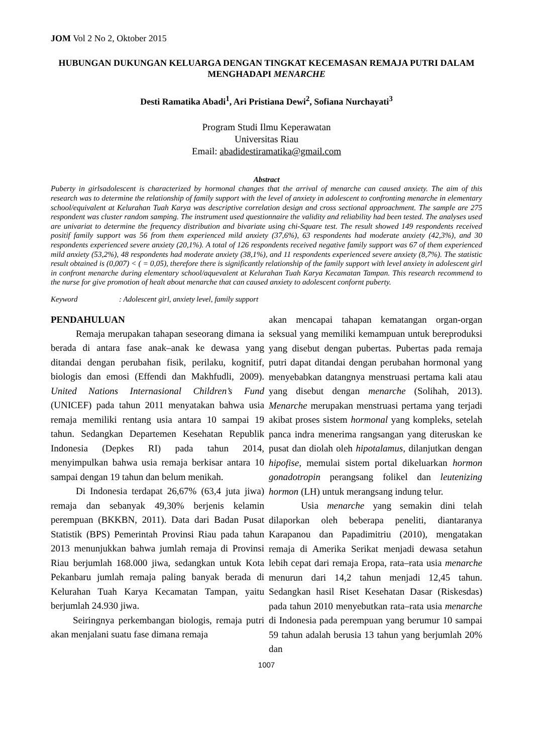JOM Vol 2 No 2, Oktober 2015
HUBUNGAN DUKUNGAN KELUARGA DENGAN TINGKAT KECEMASAN REMAJA PUTRI DALAM MENGHADAPI MENARCHE
Desti Ramatika Abadi<sup>1</sup>, Ari Pristiana Dewi<sup>2</sup>, Sofiana Nurchayati<sup>3</sup>
Program Studi Ilmu Keperawatan
Universitas Riau
Email: abadidestiramatika@gmail.com
Abstract
Puberty in girlsadolescent is characterized by hormonal changes that the arrival of menarche can caused anxiety. The aim of this research was to determine the relationship of family support with the level of anxiety in adolescent to confronting menarche in elementary school/equivalent at Kelurahan Tuah Karya was descriptive correlation design and cross sectional approachment. The sample are 275 respondent was cluster random samping. The instrument used questionnaire the validity and reliability had been tested. The analyses used are univariat to determine the frequency distribution and bivariate using chi-Square test. The result showed 149 respondents received positif family support was 56 from them experienced mild anxiety (37,6%), 63 respondents had moderate anxiety (42,3%), and 30 respondents experienced severe anxiety (20,1%). A total of 126 respondents received negative family support was 67 of them experienced mild anxiety (53,2%), 48 respondents had moderate anxiety (38,1%), and 11 respondents experienced severe anxiety (8,7%). The statistic result obtained is (0,007) < ( = 0,05), therefore there is significantly relationship of the family support with level anxiety in adolescent girl in confront menarche during elementary school/aquevalent at Kelurahan Tuah Karya Kecamatan Tampan. This research recommend to the nurse for give promotion of healt about menarche that can caused anxiety to adolescent confornt puberty.
Keyword : Adolescent girl, anxiety level, family support
PENDAHULUAN
Remaja merupakan tahapan seseorang dimana ia berada di antara fase anak–anak ke dewasa yang ditandai dengan perubahan fisik, perilaku, kognitif, biologis dan emosi (Effendi dan Makhfudli, 2009). United Nations Internasional Children’s Fund (UNICEF) pada tahun 2011 menyatakan bahwa usia remaja memiliki rentang usia antara 10 sampai 19 tahun. Sedangkan Departemen Kesehatan Republik Indonesia (Depkes RI) pada tahun 2014, menyimpulkan bahwa usia remaja berkisar antara 10 sampai dengan 19 tahun dan belum menikah.
Di Indonesia terdapat 26,67% (63,4 juta jiwa) remaja dan sebanyak 49,30% berjenis kelamin perempuan (BKKBN, 2011). Data dari Badan Pusat Statistik (BPS) Pemerintah Provinsi Riau pada tahun 2013 menunjukkan bahwa jumlah remaja di Provinsi Riau berjumlah 168.000 jiwa, sedangkan untuk Kota Pekanbaru jumlah remaja paling banyak berada di Kelurahan Tuah Karya Kecamatan Tampan, yaitu berjumlah 24.930 jiwa.
Seiringnya perkembangan biologis, remaja putri akan menjalani suatu fase dimana remaja
akan mencapai tahapan kematangan organ-organ seksual yang memiliki kemampuan untuk bereproduksi yang disebut dengan pubertas. Pubertas pada remaja putri dapat ditandai dengan perubahan hormonal yang menyebabkan datangnya menstruasi pertama kali atau yang disebut dengan menarche (Solihah, 2013). Menarche merupakan menstruasi pertama yang terjadi akibat proses sistem hormonal yang kompleks, setelah panca indra menerima rangsangan yang diteruskan ke pusat dan diolah oleh hipotalamus, dilanjutkan dengan hipofise, memulai sistem portal dikeluarkan hormon gonadotropin perangsang folikel dan leutenizing hormon (LH) untuk merangsang indung telur.
Usia menarche yang semakin dini telah dilaporkan oleh beberapa peneliti, diantaranya Karapanou dan Papadimitriu (2010), mengatakan remaja di Amerika Serikat menjadi dewasa setahun lebih cepat dari remaja Eropa, rata–rata usia menarche menurun dari 14,2 tahun menjadi 12,45 tahun. Sedangkan hasil Riset Kesehatan Dasar (Riskesdas) pada tahun 2010 menyebutkan rata–rata usia menarche di Indonesia pada perempuan yang berumur 10 sampai 59 tahun adalah berusia 13 tahun yang berjumlah 20% dan
1007